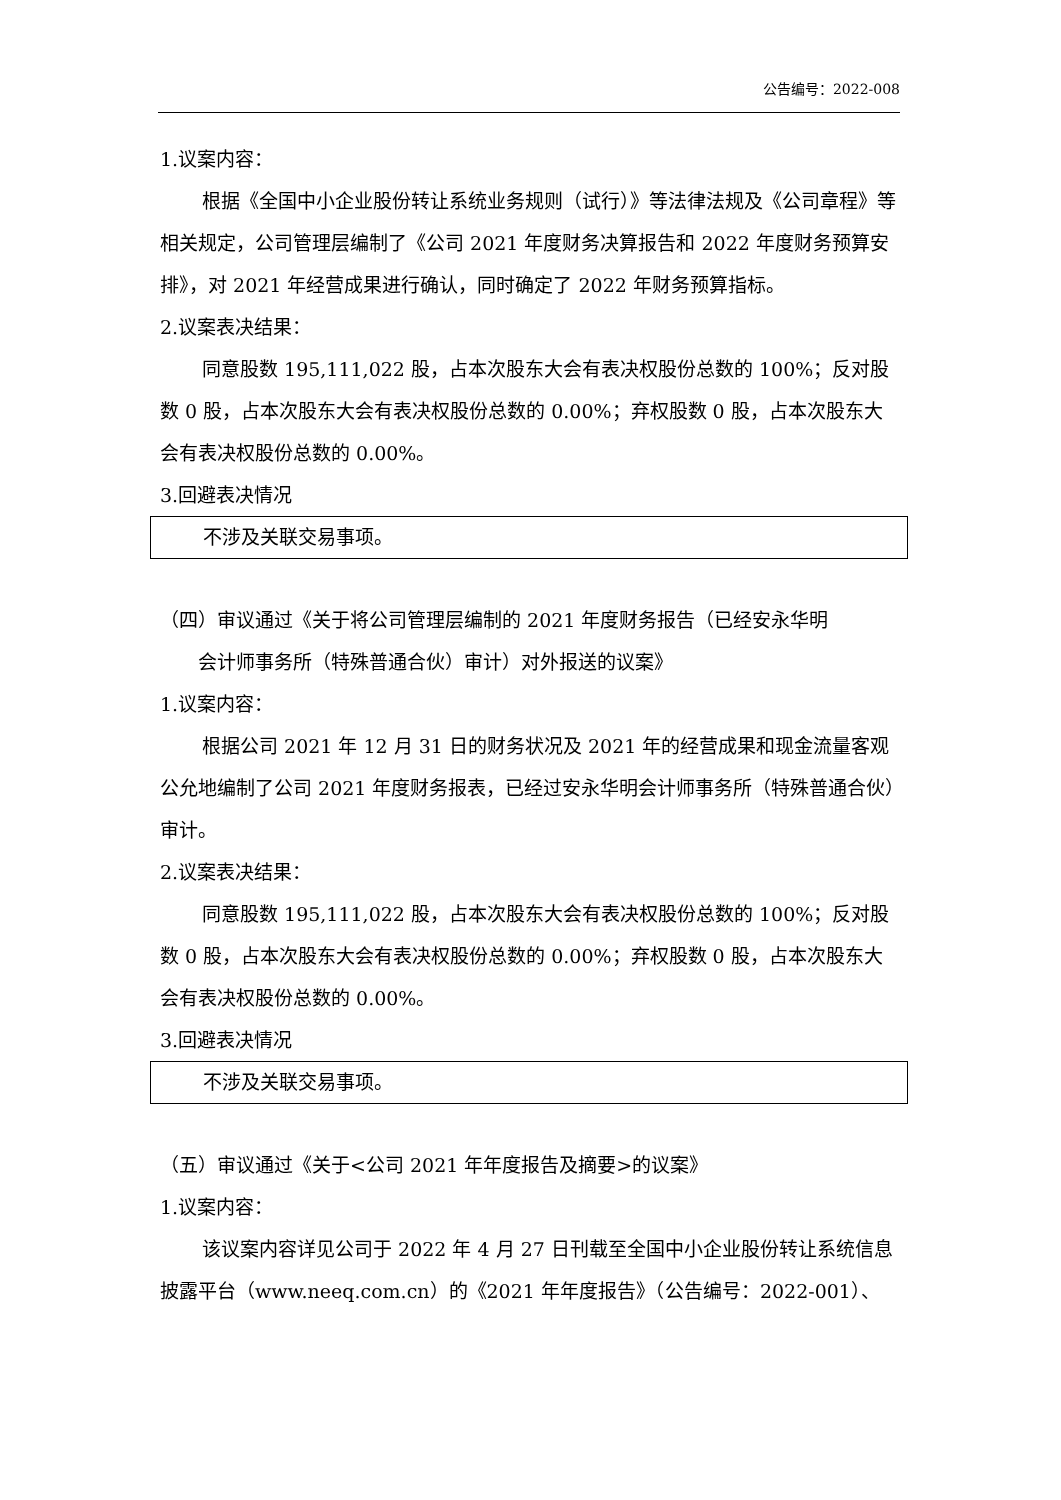公告编号：2022-008
1.议案内容：
根据《全国中小企业股份转让系统业务规则（试行）》等法律法规及《公司章程》等相关规定，公司管理层编制了《公司 2021 年度财务决算报告和 2022 年度财务预算安排》，对 2021 年经营成果进行确认，同时确定了 2022 年财务预算指标。
2.议案表决结果：
同意股数 195,111,022 股，占本次股东大会有表决权股份总数的 100%；反对股数 0 股，占本次股东大会有表决权股份总数的 0.00%；弃权股数 0 股，占本次股东大会有表决权股份总数的 0.00%。
3.回避表决情况
不涉及关联交易事项。
（四）审议通过《关于将公司管理层编制的 2021 年度财务报告（已经安永华明
会计师事务所（特殊普通合伙）审计）对外报送的议案》
1.议案内容：
根据公司 2021 年 12 月 31 日的财务状况及 2021 年的经营成果和现金流量客观公允地编制了公司 2021 年度财务报表，已经过安永华明会计师事务所（特殊普通合伙）审计。
2.议案表决结果：
同意股数 195,111,022 股，占本次股东大会有表决权股份总数的 100%；反对股数 0 股，占本次股东大会有表决权股份总数的 0.00%；弃权股数 0 股，占本次股东大会有表决权股份总数的 0.00%。
3.回避表决情况
不涉及关联交易事项。
（五）审议通过《关于<公司 2021 年年度报告及摘要>的议案》
1.议案内容：
该议案内容详见公司于 2022 年 4 月 27 日刊载至全国中小企业股份转让系统信息披露平台（www.neeq.com.cn）的《2021 年年度报告》（公告编号：2022-001）、